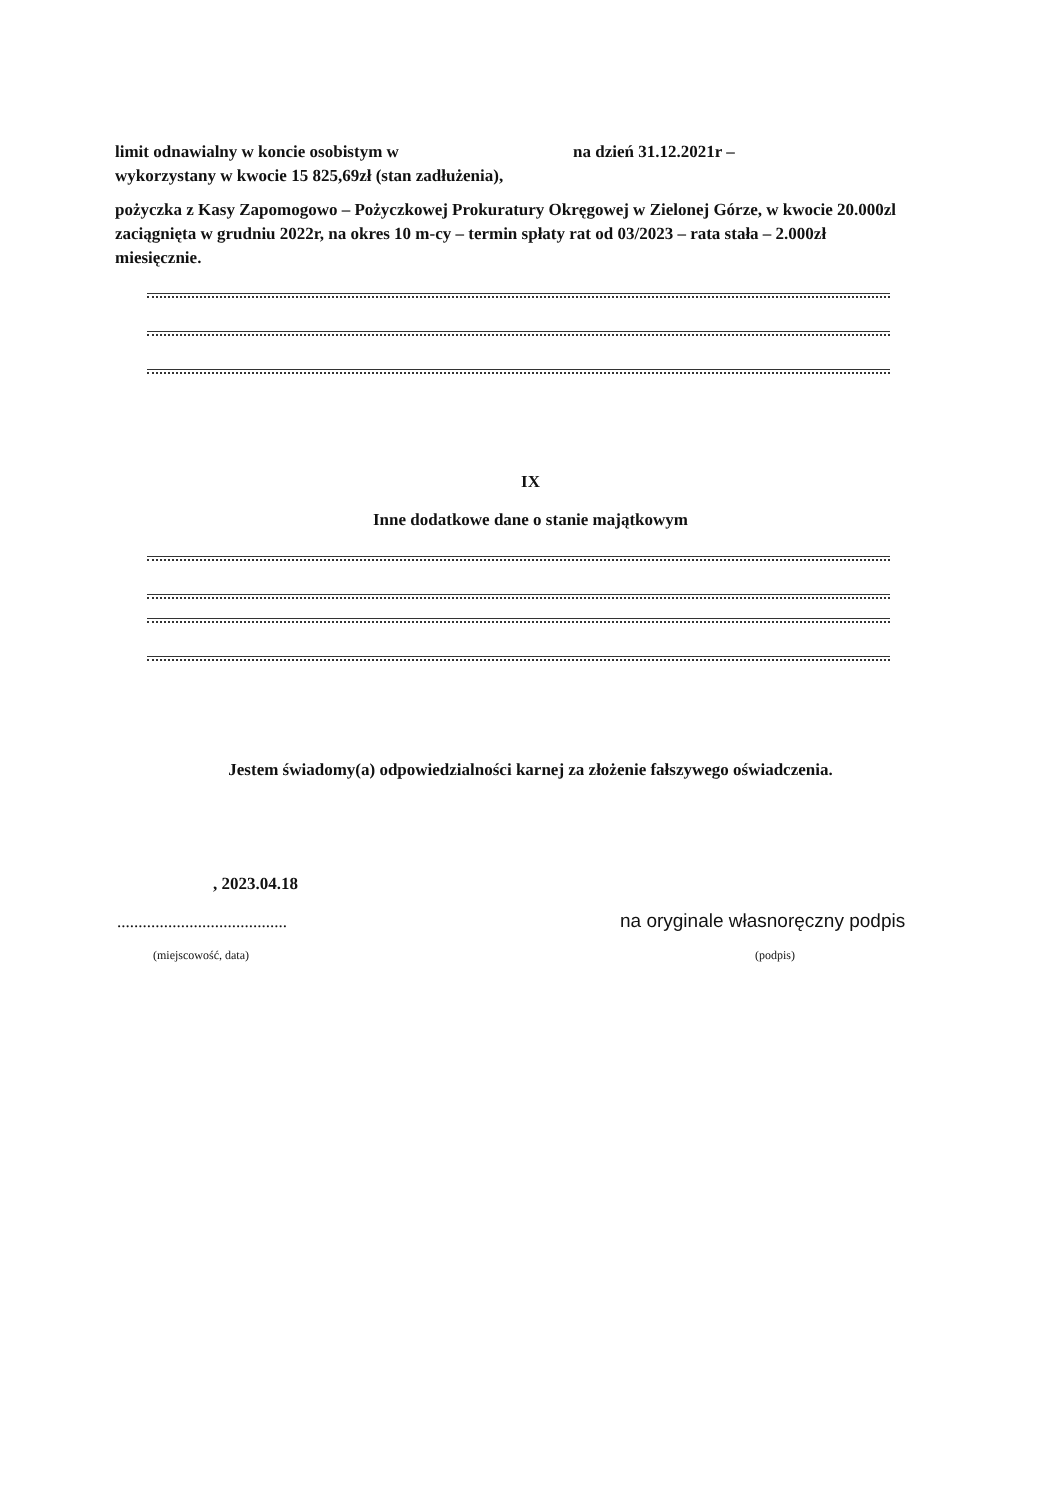limit odnawialny w koncie osobistym w na dzień 31.12.2021r –
wykorzystany w kwocie 15 825,69zł (stan zadłużenia),
pożyczka z Kasy Zapomogowo – Pożyczkowej Prokuratury Okręgowej w Zielonej Górze, w kwocie 20.000zl zaciągnięta w grudniu 2022r, na okres 10 m-cy – termin spłaty rat od 03/2023 – rata stała – 2.000zł miesięcznie.
IX
Inne dodatkowe dane o stanie majątkowym
Jestem świadomy(a) odpowiedzialności karnej za złożenie fałszywego oświadczenia.
, 2023.04.18
........................................
na oryginale własnoręczny podpis
(miejscowość, data) (podpis)